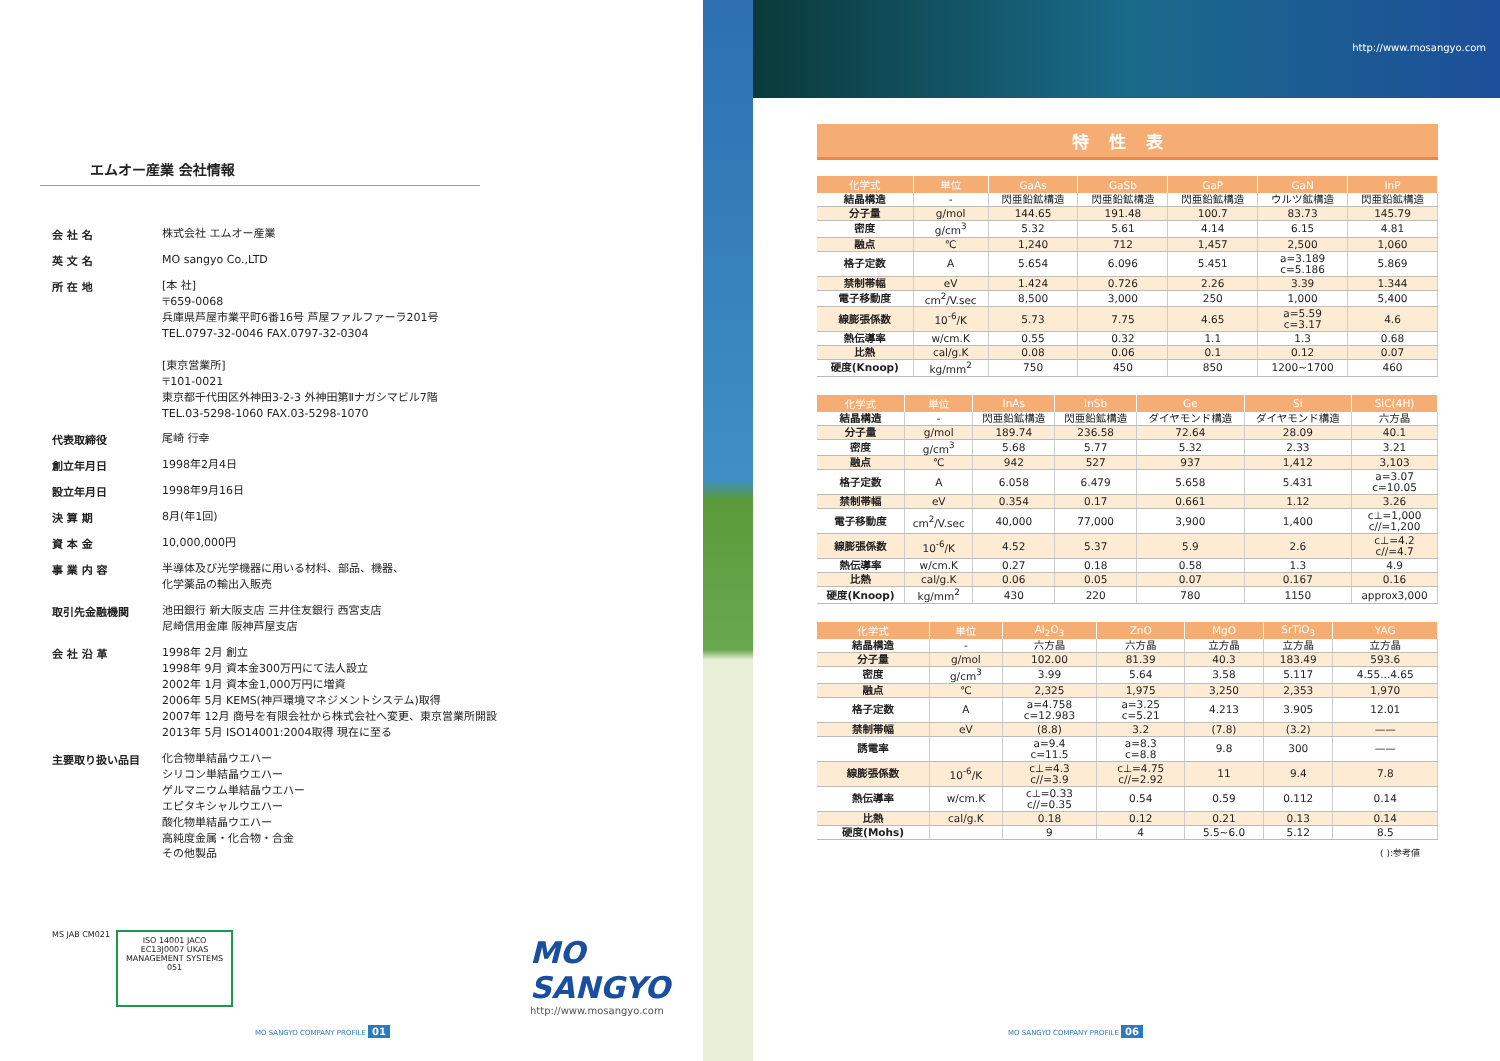エムオー産業 会社情報
会 社 名
株式会社 エムオー産業
英 文 名
MO sangyo Co.,LTD
所 在 地
[本 社]
〒659-0068
兵庫県芦屋市業平町6番16号 芦屋ファルファーラ201号
TEL.0797-32-0046 FAX.0797-32-0304
[東京営業所]
〒101-0021
東京都千代田区外神田3-2-3 外神田第Ⅱナガシマビル7階
TEL.03-5298-1060 FAX.03-5298-1070
代表取締役
尾崎 行幸
創立年月日
1998年2月4日
設立年月日
1998年9月16日
決 算 期
8月(年1回)
資 本 金
10,000,000円
事 業 内 容
半導体及び光学機器に用いる材料、部品、機器、
化学薬品の輸出入販売
取引先金融機関
池田銀行 新大阪支店 三井住友銀行 西宮支店
尼崎信用金庫 阪神芦屋支店
会 社 沿 革
1998年 2月 創立
1998年 9月 資本金300万円にて法人設立
2002年 1月 資本金1,000万円に増資
2006年 5月 KEMS(神戸環境マネジメントシステム)取得
2007年 12月 商号を有限会社から株式会社へ変更、東京営業所開設
2013年 5月 ISO14001:2004取得 現在に至る
主要取り扱い品目
化合物単結晶ウエハー
シリコン単結晶ウエハー
ゲルマニウム単結晶ウエハー
エピタキシャルウエハー
酸化物単結晶ウエハー
高純度金属・化合物・合金
その他製品
MS JAB CM021
ISO 14001 JACO EC13J0007 UKAS MANAGEMENT SYSTEMS 051
MO SANGYO
http://www.mosangyo.com
MO SANGYO COMPANY PROFILE 01
http://www.mosangyo.com
特性表
| 化学式 | 単位 | GaAs | GaSb | GaP | GaN | InP |
| --- | --- | --- | --- | --- | --- | --- |
| 結晶構造 | - | 閃亜鉛鉱構造 | 閃亜鉛鉱構造 | 閃亜鉛鉱構造 | ウルツ鉱構造 | 閃亜鉛鉱構造 |
| 分子量 | g/mol | 144.65 | 191.48 | 100.7 | 83.73 | 145.79 |
| 密度 | g/cm<sup>3</sup> | 5.32 | 5.61 | 4.14 | 6.15 | 4.81 |
| 融点 | ℃ | 1,240 | 712 | 1,457 | 2,500 | 1,060 |
| 格子定数 | A | 5.654 | 6.096 | 5.451 | a=3.189 c=5.186 | 5.869 |
| 禁制帯幅 | eV | 1.424 | 0.726 | 2.26 | 3.39 | 1.344 |
| 電子移動度 | cm<sup>2</sup>/V.sec | 8,500 | 3,000 | 250 | 1,000 | 5,400 |
| 線膨張係数 | 10<sup>-6</sup>/K | 5.73 | 7.75 | 4.65 | a=5.59 c=3.17 | 4.6 |
| 熱伝導率 | w/cm.K | 0.55 | 0.32 | 1.1 | 1.3 | 0.68 |
| 比熱 | cal/g.K | 0.08 | 0.06 | 0.1 | 0.12 | 0.07 |
| 硬度(Knoop) | kg/mm<sup>2</sup> | 750 | 450 | 850 | 1200~1700 | 460 |
| 化学式 | 単位 | InAs | InSb | Ge | Si | SiC(4H) |
| --- | --- | --- | --- | --- | --- | --- |
| 結晶構造 | - | 閃亜鉛鉱構造 | 閃亜鉛鉱構造 | ダイヤモンド構造 | ダイヤモンド構造 | 六方晶 |
| 分子量 | g/mol | 189.74 | 236.58 | 72.64 | 28.09 | 40.1 |
| 密度 | g/cm<sup>3</sup> | 5.68 | 5.77 | 5.32 | 2.33 | 3.21 |
| 融点 | ℃ | 942 | 527 | 937 | 1,412 | 3,103 |
| 格子定数 | A | 6.058 | 6.479 | 5.658 | 5.431 | a=3.07 c=10.05 |
| 禁制帯幅 | eV | 0.354 | 0.17 | 0.661 | 1.12 | 3.26 |
| 電子移動度 | cm<sup>2</sup>/V.sec | 40,000 | 77,000 | 3,900 | 1,400 | c⊥=1,000 c//=1,200 |
| 線膨張係数 | 10<sup>-6</sup>/K | 4.52 | 5.37 | 5.9 | 2.6 | c⊥=4.2 c//=4.7 |
| 熱伝導率 | w/cm.K | 0.27 | 0.18 | 0.58 | 1.3 | 4.9 |
| 比熱 | cal/g.K | 0.06 | 0.05 | 0.07 | 0.167 | 0.16 |
| 硬度(Knoop) | kg/mm<sup>2</sup> | 430 | 220 | 780 | 1150 | approx3,000 |
| 化学式 | 単位 | Al<sub>2</sub>O<sub>3</sub> | ZnO | MgO | SrTiO<sub>3</sub> | YAG |
| --- | --- | --- | --- | --- | --- | --- |
| 結晶構造 | - | 六方晶 | 六方晶 | 立方晶 | 立方晶 | 立方晶 |
| 分子量 | g/mol | 102.00 | 81.39 | 40.3 | 183.49 | 593.6 |
| 密度 | g/cm<sup>3</sup> | 3.99 | 5.64 | 3.58 | 5.117 | 4.55...4.65 |
| 融点 | ℃ | 2,325 | 1,975 | 3,250 | 2,353 | 1,970 |
| 格子定数 | A | a=4.758 c=12.983 | a=3.25 c=5.21 | 4.213 | 3.905 | 12.01 |
| 禁制帯幅 | eV | (8.8) | 3.2 | (7.8) | (3.2) | —— |
| 誘電率 | | a=9.4 c=11.5 | a=8.3 c=8.8 | 9.8 | 300 | —— |
| 線膨張係数 | 10<sup>-6</sup>/K | c⊥=4.3 c//=3.9 | c⊥=4.75 c//=2.92 | 11 | 9.4 | 7.8 |
| 熱伝導率 | w/cm.K | c⊥=0.33 c//=0.35 | 0.54 | 0.59 | 0.112 | 0.14 |
| 比熱 | cal/g.K | 0.18 | 0.12 | 0.21 | 0.13 | 0.14 |
| 硬度(Mohs) | | 9 | 4 | 5.5~6.0 | 5.12 | 8.5 |
( ):参考値
MO SANGYO COMPANY PROFILE 06